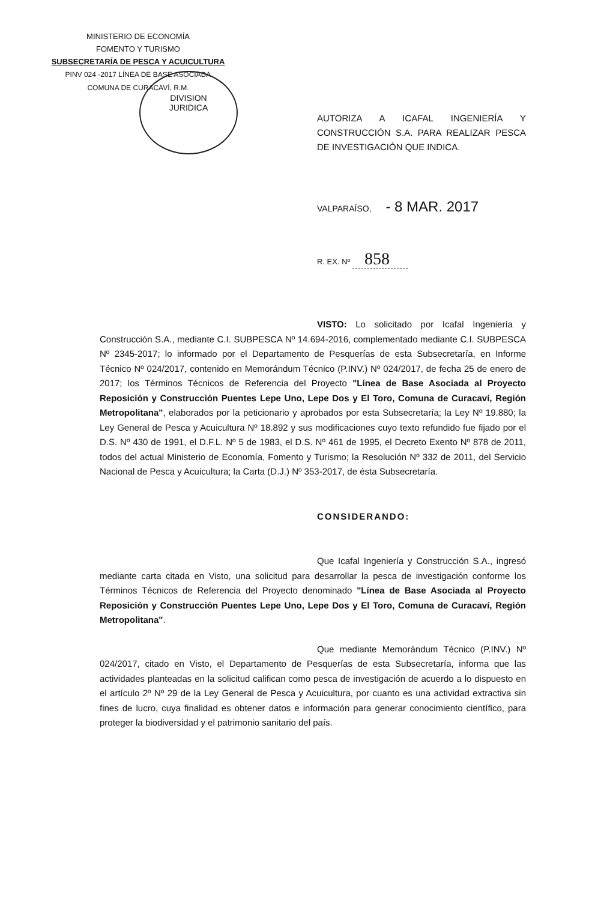MINISTERIO DE ECONOMÍA
FOMENTO Y TURISMO
SUBSECRETARÍA DE PESCA Y ACUICULTURA
PINV 024 -2017 LÍNEA DE BASE ASOCIADA
COMUNA DE CURACAVÍ, R.M.
DIVISION
JURIDICA
AUTORIZA A ICAFAL INGENIERÍA Y CONSTRUCCIÓN S.A. PARA REALIZAR PESCA DE INVESTIGACIÓN QUE INDICA.
VALPARAÍSO, - 8 MAR. 2017
R. EX. Nº 858
VISTO: Lo solicitado por Icafal Ingeniería y Construcción S.A., mediante C.I. SUBPESCA Nº 14.694-2016, complementado mediante C.I. SUBPESCA Nº 2345-2017; lo informado por el Departamento de Pesquerías de esta Subsecretaría, en Informe Técnico Nº 024/2017, contenido en Memorándum Técnico (P.INV.) Nº 024/2017, de fecha 25 de enero de 2017; los Términos Técnicos de Referencia del Proyecto "Línea de Base Asociada al Proyecto Reposición y Construcción Puentes Lepe Uno, Lepe Dos y El Toro, Comuna de Curacaví, Región Metropolitana", elaborados por la peticionario y aprobados por esta Subsecretaría; la Ley Nº 19.880; la Ley General de Pesca y Acuicultura Nº 18.892 y sus modificaciones cuyo texto refundido fue fijado por el D.S. Nº 430 de 1991, el D.F.L. Nº 5 de 1983, el D.S. Nº 461 de 1995, el Decreto Exento Nº 878 de 2011, todos del actual Ministerio de Economía, Fomento y Turismo; la Resolución Nº 332 de 2011, del Servicio Nacional de Pesca y Acuicultura; la Carta (D.J.) Nº 353-2017, de ésta Subsecretaría.
CONSIDERANDO:
Que Icafal Ingeniería y Construcción S.A., ingresó mediante carta citada en Visto, una solicitud para desarrollar la pesca de investigación conforme los Términos Técnicos de Referencia del Proyecto denominado "Línea de Base Asociada al Proyecto Reposición y Construcción Puentes Lepe Uno, Lepe Dos y El Toro, Comuna de Curacaví, Región Metropolitana".
Que mediante Memorándum Técnico (P.INV.) Nº 024/2017, citado en Visto, el Departamento de Pesquerías de esta Subsecretaría, informa que las actividades planteadas en la solicitud califican como pesca de investigación de acuerdo a lo dispuesto en el artículo 2º Nº 29 de la Ley General de Pesca y Acuicultura, por cuanto es una actividad extractiva sin fines de lucro, cuya finalidad es obtener datos e información para generar conocimiento científico, para proteger la biodiversidad y el patrimonio sanitario del país.